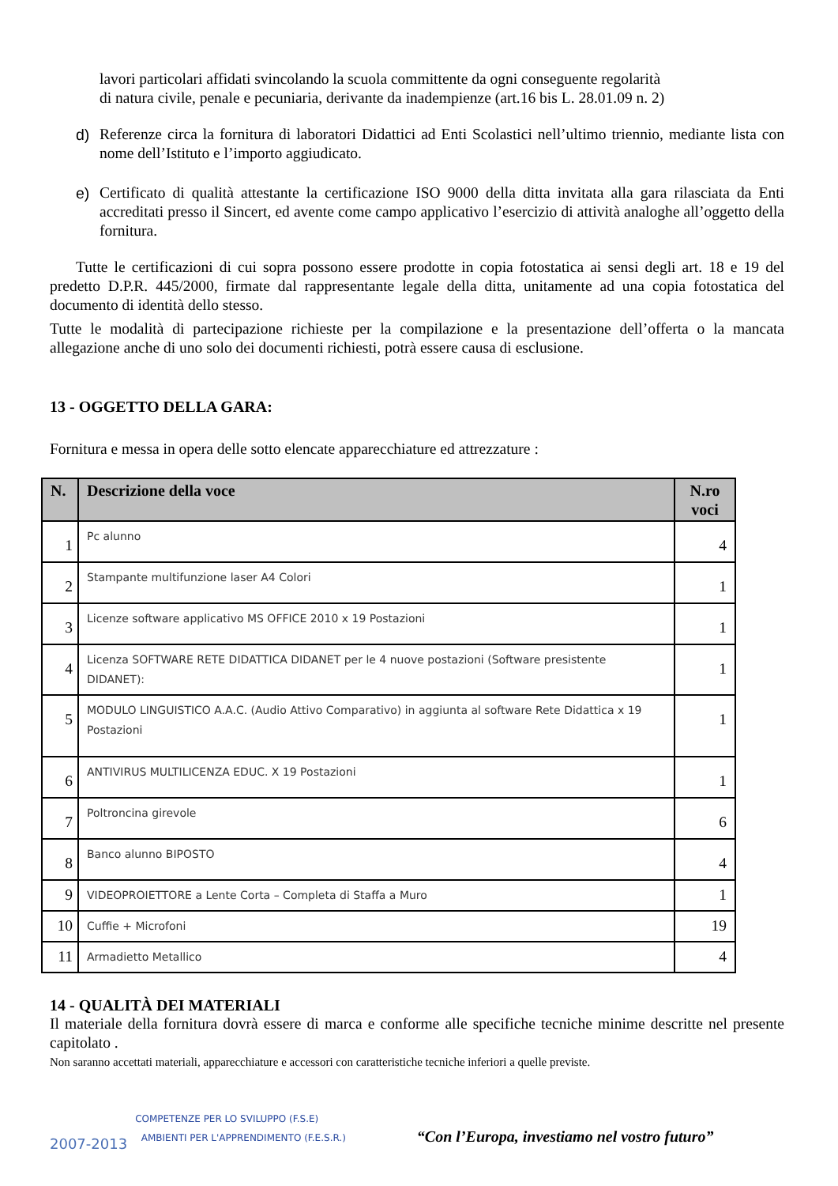lavori particolari affidati svincolando la scuola committente da ogni conseguente regolarità
di natura civile, penale e pecuniaria, derivante da inadempienze (art.16 bis L. 28.01.09 n. 2)
d) Referenze circa la fornitura di laboratori Didattici ad Enti Scolastici nell’ultimo triennio, mediante lista con nome dell’Istituto e l’importo aggiudicato.
e) Certificato di qualità attestante la certificazione ISO 9000 della ditta invitata alla gara rilasciata da Enti accreditati presso il Sincert, ed avente come campo applicativo l’esercizio di attività analoghe all’oggetto della fornitura.
Tutte le certificazioni di cui sopra possono essere prodotte in copia fotostatica ai sensi degli art. 18 e 19 del predetto D.P.R. 445/2000, firmate dal rappresentante legale della ditta, unitamente ad una copia fotostatica del documento di identità dello stesso.
Tutte le modalità di partecipazione richieste per la compilazione e la presentazione dell’offerta o la mancata allegazione anche di uno solo dei documenti richiesti, potrà essere causa di esclusione.
13 - OGGETTO DELLA GARA:
Fornitura e messa in opera delle sotto elencate apparecchiature ed attrezzature :
| N. | Descrizione della voce | N.ro voci |
| --- | --- | --- |
| 1 | Pc alunno | 4 |
| 2 | Stampante multifunzione laser A4 Colori | 1 |
| 3 | Licenze software applicativo MS OFFICE 2010 x 19 Postazioni | 1 |
| 4 | Licenza SOFTWARE RETE DIDATTICA DIDANET per le 4 nuove postazioni (Software presistente DIDANET): | 1 |
| 5 | MODULO LINGUISTICO A.A.C. (Audio Attivo Comparativo) in aggiunta al software Rete Didattica x 19 Postazioni | 1 |
| 6 | ANTIVIRUS MULTILICENZA EDUC. X 19 Postazioni | 1 |
| 7 | Poltroncina girevole | 6 |
| 8 | Banco alunno BIPOSTO | 4 |
| 9 | VIDEOPROIETTORE a Lente Corta – Completa di Staffa a Muro | 1 |
| 10 | Cuffie + Microfoni | 19 |
| 11 | Armadietto Metallico | 4 |
14 - QUALITÀ DEI MATERIALI
Il materiale della fornitura dovrà essere di marca e conforme alle specifiche tecniche minime descritte nel presente capitolato .
Non saranno accettati materiali, apparecchiature e accessori con caratteristiche tecniche inferiori a quelle previste.
2007-2013
COMPETENZE PER LO SVILUPPO (F.S.E)
AMBIENTI PER L'APPRENDIMENTO (F.E.S.R.)
“Con l’Europa, investiamo nel vostro futuro”